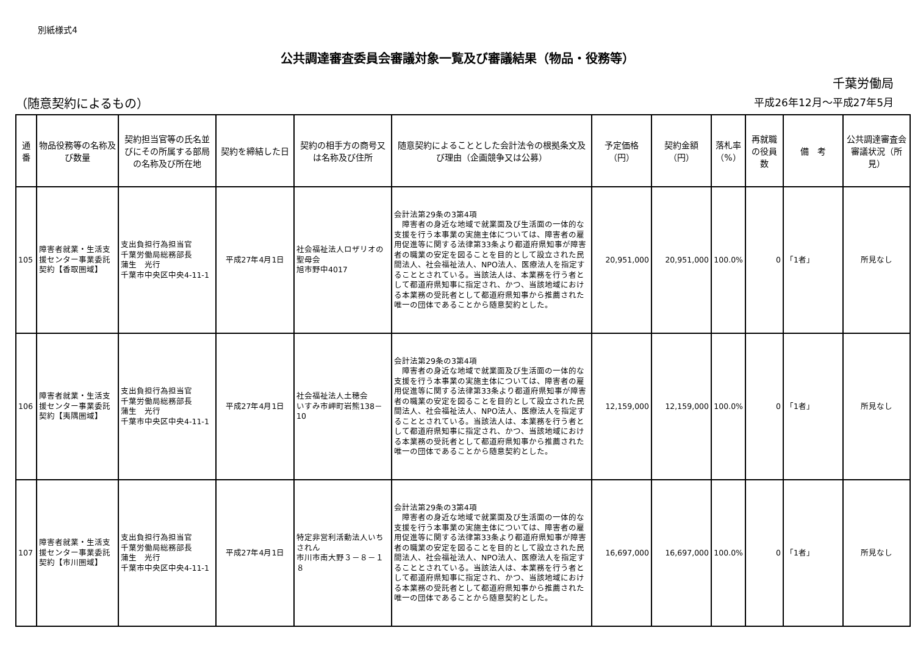別紙様式4
公共調達審査委員会審議対象一覧及び審議結果（物品・役務等）
千葉労働局
（随意契約によるもの） 平成26年12月～平成27年5月
| 通番 | 物品役務等の名称及び数量 | 契約担当官等の氏名並びにその所属する部局の名称及び所在地 | 契約を締結した日 | 契約の相手方の商号又は名称及び住所 | 随意契約によることとした会計法令の根拠条文及び理由（企画競争又は公募） | 予定価格（円） | 契約金額（円） | 落札率（%） | 再就職の役員数 | 備 考 | 公共調達審査会審議状況（所見） |
| --- | --- | --- | --- | --- | --- | --- | --- | --- | --- | --- | --- |
| 105 | 障害者就業・生活支援センター事業委託契約【香取圏域】 | 支出負担行為担当官 千葉労働局総務部長 蒲生 光行 千葉市中央区中央4-11-1 | 平成27年4月1日 | 社会福祉法人ロザリオの聖母会 旭市野中4017 | 会計法第29条の3第4項 障害者の身近な地域で就業面及び生活面の一体的な支援を行う本事業の実施主体については、障害者の雇用促進等に関する法律第33条より都道府県知事が障害者の職業の安定を図ることを目的として設立された民間法人、社会福祉法人、NPO法人、医療法人を指定することとされている。当該法人は、本業務を行う者として都道府県知事に指定され、かつ、当該地域における本業務の受託者として都道府県知事から推薦された唯一の団体であることから随意契約とした。 | 20,951,000 | 20,951,000 | 100.0% | 0 | 「1者」 | 所見なし |
| 106 | 障害者就業・生活支援センター事業委託契約【夷隅圏域】 | 支出負担行為担当官 千葉労働局総務部長 蒲生 光行 千葉市中央区中央4-11-1 | 平成27年4月1日 | 社会福祉法人土穂会 いすみ市岬町岩熊138－10 | 会計法第29条の3第4項 障害者の身近な地域で就業面及び生活面の一体的な支援を行う本事業の実施主体については、障害者の雇用促進等に関する法律第33条より都道府県知事が障害者の職業の安定を図ることを目的として設立された民間法人、社会福祉法人、NPO法人、医療法人を指定することとされている。当該法人は、本業務を行う者として都道府県知事に指定され、かつ、当該地域における本業務の受託者として都道府県知事から推薦された唯一の団体であることから随意契約とした。 | 12,159,000 | 12,159,000 | 100.0% | 0 | 「1者」 | 所見なし |
| 107 | 障害者就業・生活支援センター事業委託契約【市川圏域】 | 支出負担行為担当官 千葉労働局総務部長 蒲生 光行 千葉市中央区中央4-11-1 | 平成27年4月1日 | 特定非営利活動法人いちされん 市川市南大野３－８－１８ | 会計法第29条の3第4項 障害者の身近な地域で就業面及び生活面の一体的な支援を行う本事業の実施主体については、障害者の雇用促進等に関する法律第33条より都道府県知事が障害者の職業の安定を図ることを目的として設立された民間法人、社会福祉法人、NPO法人、医療法人を指定することとされている。当該法人は、本業務を行う者として都道府県知事に指定され、かつ、当該地域における本業務の受託者として都道府県知事から推薦された唯一の団体であることから随意契約とした。 | 16,697,000 | 16,697,000 | 100.0% | 0 | 「1者」 | 所見なし |